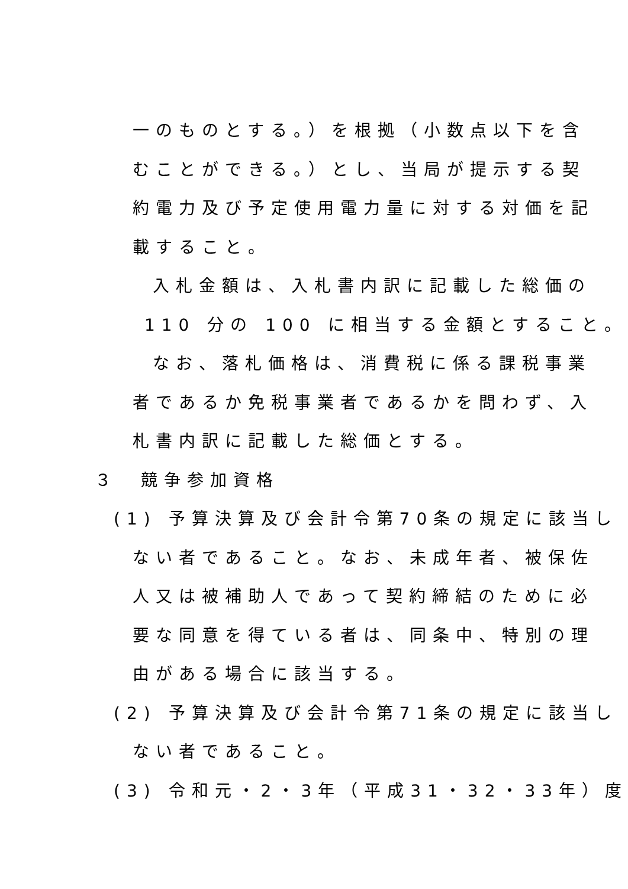一のものとする。）を根拠（小数点以下を含
むことができる。）とし、当局が提示する契
約電力及び予定使用電力量に対する対価を記
載すること。
入札金額は、入札書内訳に記載した総価の
110 分の 100 に相当する金額とすること。
なお、落札価格は、消費税に係る課税事業
者であるか免税事業者であるかを問わず、入
札書内訳に記載した総価とする。
３　競争参加資格
(1) 予算決算及び会計令第70条の規定に該当し
ない者であること。なお、未成年者、被保佐
人又は被補助人であって契約締結のために必
要な同意を得ている者は、同条中、特別の理
由がある場合に該当する。
(2) 予算決算及び会計令第71条の規定に該当し
ない者であること。
(3) 令和元・2・3年（平成31・32・33年）度